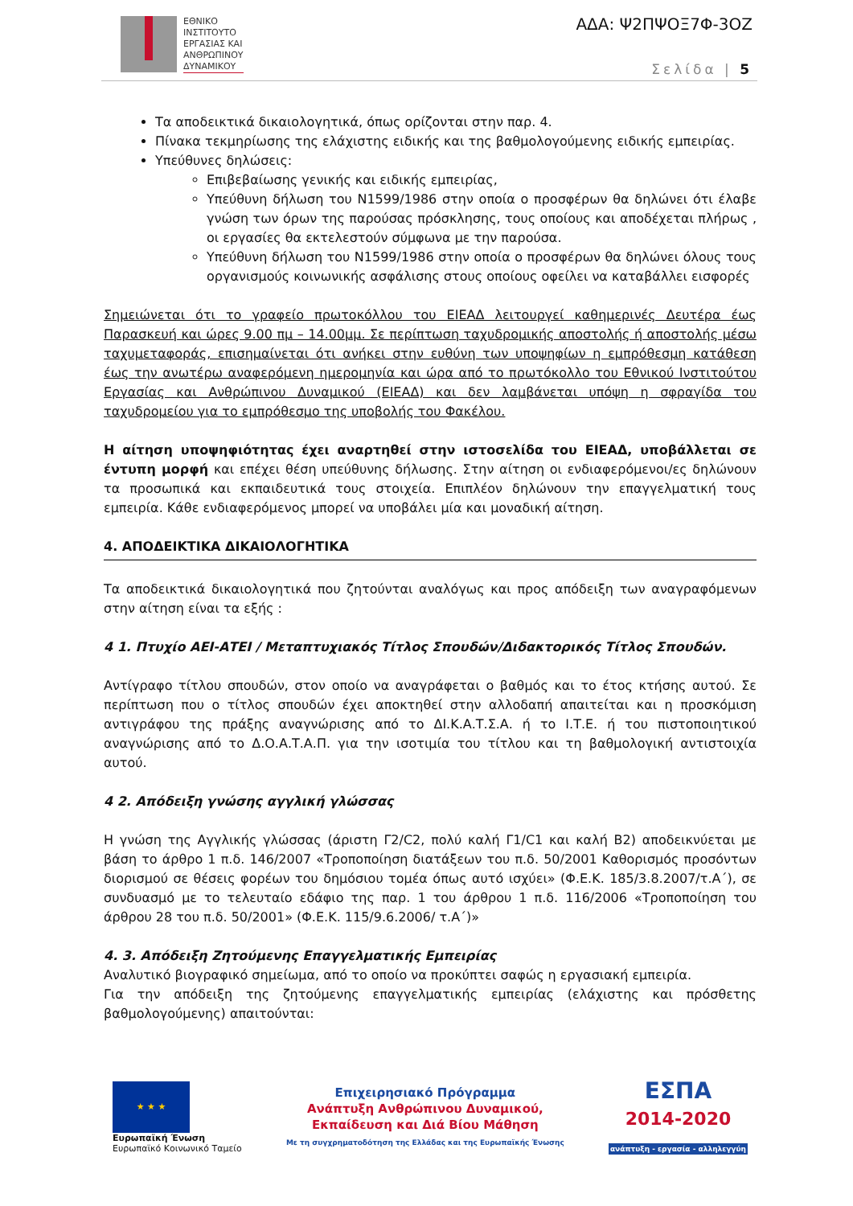ΕΘΝΙΚΟ
ΙΝΣΤΙΤΟΥΤΟ
ΕΡΓΑΣΙΑΣ ΚΑΙ
ΑΝΘΡΩΠΙΝΟΥ
ΔΥΝΑΜΙΚΟΥ
ΑΔΑ: Ψ2ΠΨΟΞ7Φ-3ΟΖ
Σελίδα | 5
Τα αποδεικτικά δικαιολογητικά, όπως ορίζονται στην παρ. 4.
Πίνακα τεκμηρίωσης της ελάχιστης ειδικής και της βαθμολογούμενης ειδικής εμπειρίας.
Υπεύθυνες δηλώσεις:
Επιβεβαίωσης γενικής και ειδικής εμπειρίας,
Υπεύθυνη δήλωση του Ν1599/1986 στην οποία ο προσφέρων θα δηλώνει ότι έλαβε γνώση των όρων της παρούσας πρόσκλησης, τους οποίους και αποδέχεται πλήρως , οι εργασίες θα εκτελεστούν σύμφωνα με την παρούσα.
Υπεύθυνη δήλωση του Ν1599/1986 στην οποία ο προσφέρων θα δηλώνει όλους τους οργανισμούς κοινωνικής ασφάλισης στους οποίους οφείλει να καταβάλλει εισφορές
Σημειώνεται ότι το γραφείο πρωτοκόλλου του ΕΙΕΑΔ λειτουργεί καθημερινές Δευτέρα έως Παρασκευή και ώρες 9.00 πμ – 14.00μμ. Σε περίπτωση ταχυδρομικής αποστολής ή αποστολής μέσω ταχυμεταφοράς, επισημαίνεται ότι ανήκει στην ευθύνη των υποψηφίων η εμπρόθεσμη κατάθεση έως την ανωτέρω αναφερόμενη ημερομηνία και ώρα από το πρωτόκολλο του Εθνικού Ινστιτούτου Εργασίας και Ανθρώπινου Δυναμικού (ΕΙΕΑΔ) και δεν λαμβάνεται υπόψη η σφραγίδα του ταχυδρομείου για το εμπρόθεσμο της υποβολής του Φακέλου.
Η αίτηση υποψηφιότητας έχει αναρτηθεί στην ιστοσελίδα του ΕΙΕΑΔ, υποβάλλεται σε έντυπη μορφή και επέχει θέση υπεύθυνης δήλωσης. Στην αίτηση οι ενδιαφερόμενοι/ες δηλώνουν τα προσωπικά και εκπαιδευτικά τους στοιχεία. Επιπλέον δηλώνουν την επαγγελματική τους εμπειρία. Κάθε ενδιαφερόμενος μπορεί να υποβάλει μία και μοναδική αίτηση.
4. ΑΠΟΔΕΙΚΤΙΚΑ ΔΙΚΑΙΟΛΟΓΗΤΙΚΑ
Τα αποδεικτικά δικαιολογητικά που ζητούνται αναλόγως και προς απόδειξη των αναγραφόμενων στην αίτηση είναι τα εξής :
4 1. Πτυχίο ΑΕΙ-ΑΤΕΙ / Μεταπτυχιακός Τίτλος Σπουδών/Διδακτορικός Τίτλος Σπουδών.
Αντίγραφο τίτλου σπουδών, στον οποίο να αναγράφεται ο βαθμός και το έτος κτήσης αυτού. Σε περίπτωση που ο τίτλος σπουδών έχει αποκτηθεί στην αλλοδαπή απαιτείται και η προσκόμιση αντιγράφου της πράξης αναγνώρισης από το ΔΙ.Κ.Α.Τ.Σ.Α. ή το Ι.Τ.Ε. ή του πιστοποιητικού αναγνώρισης από το Δ.Ο.Α.Τ.Α.Π. για την ισοτιμία του τίτλου και τη βαθμολογική αντιστοιχία αυτού.
4 2. Απόδειξη γνώσης αγγλική γλώσσας
Η γνώση της Αγγλικής γλώσσας (άριστη Γ2/C2, πολύ καλή Γ1/C1 και καλή Β2) αποδεικνύεται με βάση το άρθρο 1 π.δ. 146/2007 «Τροποποίηση διατάξεων του π.δ. 50/2001 Καθορισμός προσόντων διορισμού σε θέσεις φορέων του δημόσιου τομέα όπως αυτό ισχύει» (Φ.Ε.Κ. 185/3.8.2007/τ.Α΄), σε συνδυασμό με το τελευταίο εδάφιο της παρ. 1 του άρθρου 1 π.δ. 116/2006 «Τροποποίηση του άρθρου 28 του π.δ. 50/2001» (Φ.Ε.Κ. 115/9.6.2006/ τ.Α΄)»
4. 3. Απόδειξη Ζητούμενης Επαγγελματικής Εμπειρίας
Αναλυτικό βιογραφικό σημείωμα, από το οποίο να προκύπτει σαφώς η εργασιακή εμπειρία.
Για την απόδειξη της ζητούμενης επαγγελματικής εμπειρίας (ελάχιστης και πρόσθετης βαθμολογούμενης) απαιτούνται:
★ ★ ★
Ευρωπαϊκή Ένωση
Ευρωπαϊκό Κοινωνικό Ταμείο
Επιχειρησιακό Πρόγραμμα
Ανάπτυξη Ανθρώπινου Δυναμικού,
Εκπαίδευση και Διά Βίου Μάθηση
Με τη συγχρηματοδότηση της Ελλάδας και της Ευρωπαϊκής Ένωσης
ΕΣΠΑ
2014-2020
ανάπτυξη - εργασία - αλληλεγγύη